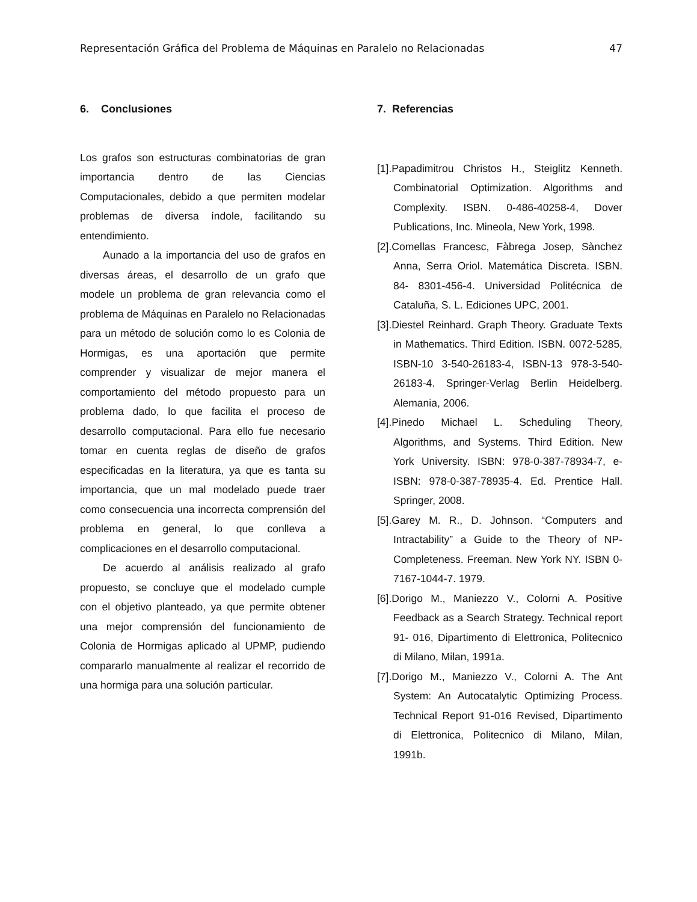Representación Gráfica del Problema de Máquinas en Paralelo no Relacionadas 47
6. Conclusiones
Los grafos son estructuras combinatorias de gran importancia dentro de las Ciencias Computacionales, debido a que permiten modelar problemas de diversa índole, facilitando su entendimiento.
Aunado a la importancia del uso de grafos en diversas áreas, el desarrollo de un grafo que modele un problema de gran relevancia como el problema de Máquinas en Paralelo no Relacionadas para un método de solución como lo es Colonia de Hormigas, es una aportación que permite comprender y visualizar de mejor manera el comportamiento del método propuesto para un problema dado, lo que facilita el proceso de desarrollo computacional. Para ello fue necesario tomar en cuenta reglas de diseño de grafos especificadas en la literatura, ya que es tanta su importancia, que un mal modelado puede traer como consecuencia una incorrecta comprensión del problema en general, lo que conlleva a complicaciones en el desarrollo computacional.
De acuerdo al análisis realizado al grafo propuesto, se concluye que el modelado cumple con el objetivo planteado, ya que permite obtener una mejor comprensión del funcionamiento de Colonia de Hormigas aplicado al UPMP, pudiendo compararlo manualmente al realizar el recorrido de una hormiga para una solución particular.
7. Referencias
[1].Papadimitrou Christos H., Steiglitz Kenneth. Combinatorial Optimization. Algorithms and Complexity. ISBN. 0-486-40258-4, Dover Publications, Inc. Mineola, New York, 1998.
[2].Comellas Francesc, Fàbrega Josep, Sànchez Anna, Serra Oriol. Matemática Discreta. ISBN. 84- 8301-456-4. Universidad Politécnica de Cataluña, S. L. Ediciones UPC, 2001.
[3].Diestel Reinhard. Graph Theory. Graduate Texts in Mathematics. Third Edition. ISBN. 0072-5285, ISBN-10 3-540-26183-4, ISBN-13 978-3-540-26183-4. Springer-Verlag Berlin Heidelberg. Alemania, 2006.
[4].Pinedo Michael L. Scheduling Theory, Algorithms, and Systems. Third Edition. New York University. ISBN: 978-0-387-78934-7, e-ISBN: 978-0-387-78935-4. Ed. Prentice Hall. Springer, 2008.
[5].Garey M. R., D. Johnson. “Computers and Intractability” a Guide to the Theory of NP-Completeness. Freeman. New York NY. ISBN 0-7167-1044-7. 1979.
[6].Dorigo M., Maniezzo V., Colorni A. Positive Feedback as a Search Strategy. Technical report 91- 016, Dipartimento di Elettronica, Politecnico di Milano, Milan, 1991a.
[7].Dorigo M., Maniezzo V., Colorni A. The Ant System: An Autocatalytic Optimizing Process. Technical Report 91-016 Revised, Dipartimento di Elettronica, Politecnico di Milano, Milan, 1991b.